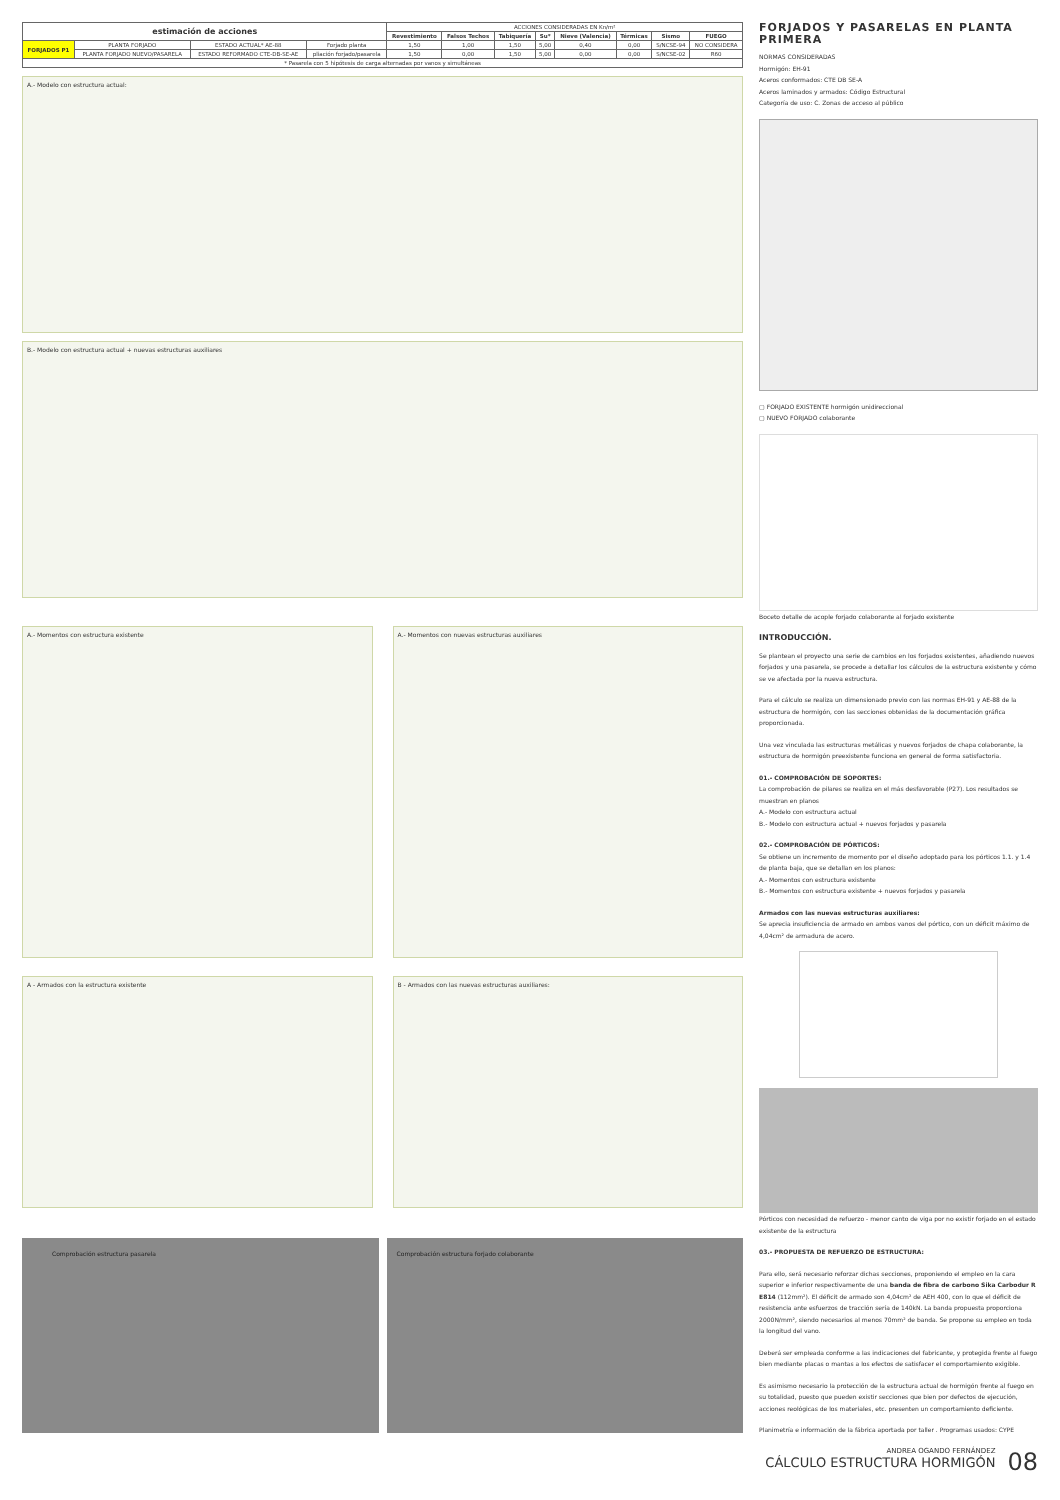| estimación de acciones | | | | ACCIONES CONSIDERADAS EN Kn/m² | | | | | | | |
| | | | | Revestimiento | Falsos Techos | Tabiquería | Su* | Nieve (Valencia) | Térmicas | Sismo | FUEGO |
| FORJADOS P1 | PLANTA FORJADO | ESTADO ACTUAL* AE-88 | Forjado planta | 1,50 | 1,00 | 1,50 | 5,00 | 0,40 | 0,00 | S/NCSE-94 | NO CONSIDERA |
| | PLANTA FORJADO NUEVO/PASARELA | ESTADO REFORMADO CTE-DB-SE-AE | pliación forjado/pasarela | 1,50 | 0,00 | 1,50 | 5,00 | 0,00 | 0,00 | S/NCSE-02 | R60 |
| * Pasarela con 5 hipótesis de carga alternadas por vanos y simultáneas | | | | | | | | | | | |
A.- Modelo con estructura actual:
B.- Modelo con estructura actual + nuevas estructuras auxiliares
A.- Momentos con estructura existente
A.- Momentos con nuevas estructuras auxiliares
A - Armados con la estructura existente
B - Armados con las nuevas estructuras auxiliares:
Comprobación estructura pasarela
Comprobación estructura forjado colaborante
FORJADOS Y PASARELAS EN PLANTA PRIMERA
NORMAS CONSIDERADAS
Hormigón: EH-91
Aceros conformados: CTE DB SE-A
Aceros laminados y armados: Código Estructural
Categoría de uso: C. Zonas de acceso al público
▢ FORJADO EXISTENTE hormigón unidireccional
▢ NUEVO FORJADO colaborante
Boceto detalle de acople forjado colaborante al forjado existente
INTRODUCCIÓN.
Se plantean el proyecto una serie de cambios en los forjados existentes, añadiendo nuevos forjados y una pasarela, se procede a detallar los cálculos de la estructura existente y cómo se ve afectada por la nueva estructura.
Para el cálculo se realiza un dimensionado previo con las normas EH-91 y AE-88 de la estructura de hormigón, con las secciones obtenidas de la documentación gráfica proporcionada.
Una vez vinculada las estructuras metálicas y nuevos forjados de chapa colaborante, la estructura de hormigón preexistente funciona en general de forma satisfactoria.
01.- COMPROBACIÓN DE SOPORTES:
La comprobación de pilares se realiza en el más desfavorable (P27). Los resultados se muestran en planos
A.- Modelo con estructura actual
B.- Modelo con estructura actual + nuevos forjados y pasarela
02.- COMPROBACIÓN DE PÓRTICOS:
Se obtiene un incremento de momento por el diseño adoptado para los pórticos 1.1. y 1.4 de planta baja, que se detallan en los planos:
A.- Momentos con estructura existente
B.- Momentos con estructura existente + nuevos forjados y pasarela
Armados con las nuevas estructuras auxiliares:
Se aprecia insuficiencia de armado en ambos vanos del pórtico, con un déficit máximo de 4,04cm² de armadura de acero.
Pórticos con necesidad de refuerzo - menor canto de viga por no existir forjado en el estado existente de la estructura
03.- PROPUESTA DE REFUERZO DE ESTRUCTURA:
Para ello, será necesario reforzar dichas secciones, proponiendo el empleo en la cara superior e inferior respectivamente de una banda de fibra de carbono Sika Carbodur R E814 (112mm²). El déficit de armado son 4,04cm² de AEH 400, con lo que el déficit de resistencia ante esfuerzos de tracción sería de 140kN. La banda propuesta proporciona 2000N/mm², siendo necesarios al menos 70mm² de banda. Se propone su empleo en toda la longitud del vano.
Deberá ser empleada conforme a las indicaciones del fabricante, y protegida frente al fuego bien mediante placas o mantas a los efectos de satisfacer el comportamiento exigible.
Es asimismo necesario la protección de la estructura actual de hormigón frente al fuego en su totalidad, puesto que pueden existir secciones que bien por defectos de ejecución, acciones reológicas de los materiales, etc. presenten un comportamiento deficiente.
Planimetría e información de la fábrica aportada por taller . Programas usados: CYPE
ANDREA OGANDO FERNÁNDEZ
CÁLCULO ESTRUCTURA HORMIGÓN
08